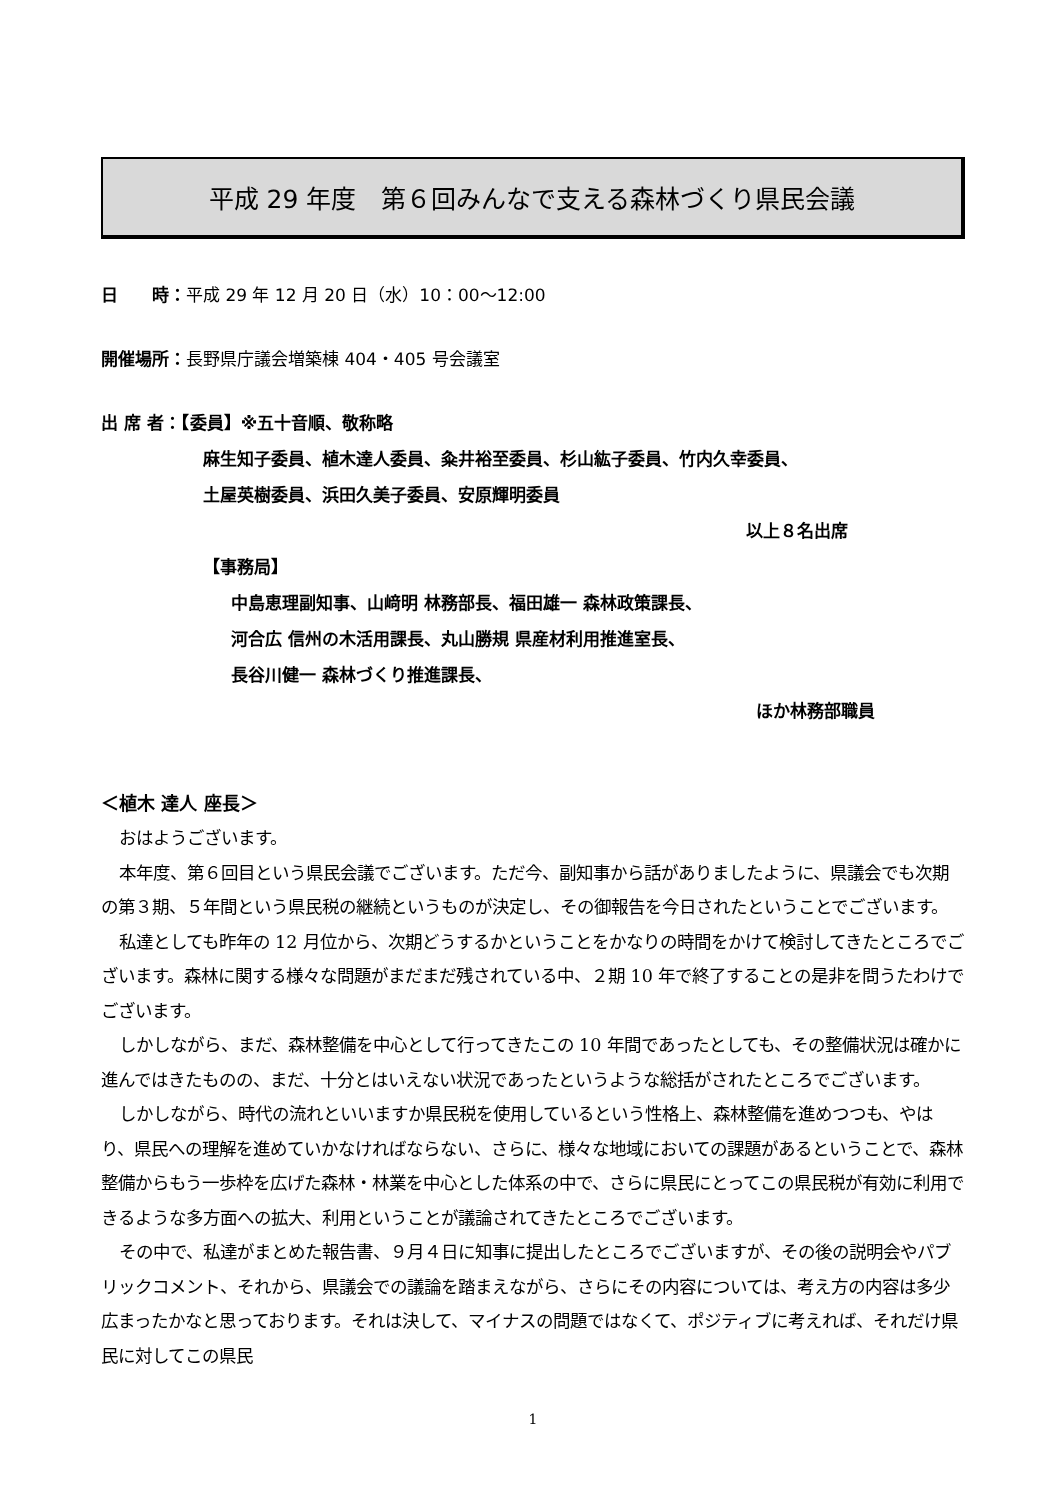平成 29 年度　第６回みんなで支える森林づくり県民会議
日　　時：平成 29 年 12 月 20 日（水）10：00～12:00
開催場所：長野県庁議会増築棟 404・405 号会議室
出 席 者：【委員】※五十音順、敬称略
麻生知子委員、植木達人委員、粂井裕至委員、杉山紘子委員、竹内久幸委員、
土屋英樹委員、浜田久美子委員、安原輝明委員
以上８名出席
【事務局】
中島恵理副知事、山﨑明 林務部長、福田雄一 森林政策課長、
河合広 信州の木活用課長、丸山勝規 県産材利用推進室長、
長谷川健一 森林づくり推進課長、
ほか林務部職員
＜植木 達人 座長＞
おはようございます。
本年度、第６回目という県民会議でございます。ただ今、副知事から話がありましたように、県議会でも次期の第３期、５年間という県民税の継続というものが決定し、その御報告を今日されたということでございます。
私達としても昨年の 12 月位から、次期どうするかということをかなりの時間をかけて検討してきたところでございます。森林に関する様々な問題がまだまだ残されている中、２期 10 年で終了することの是非を問うたわけでございます。
しかしながら、まだ、森林整備を中心として行ってきたこの 10 年間であったとしても、その整備状況は確かに進んではきたものの、まだ、十分とはいえない状況であったというような総括がされたところでございます。
しかしながら、時代の流れといいますか県民税を使用しているという性格上、森林整備を進めつつも、やはり、県民への理解を進めていかなければならない、さらに、様々な地域においての課題があるということで、森林整備からもう一歩枠を広げた森林・林業を中心とした体系の中で、さらに県民にとってこの県民税が有効に利用できるような多方面への拡大、利用ということが議論されてきたところでございます。
その中で、私達がまとめた報告書、９月４日に知事に提出したところでございますが、その後の説明会やパブリックコメント、それから、県議会での議論を踏まえながら、さらにその内容については、考え方の内容は多少広まったかなと思っております。それは決して、マイナスの問題ではなくて、ポジティブに考えれば、それだけ県民に対してこの県民
1